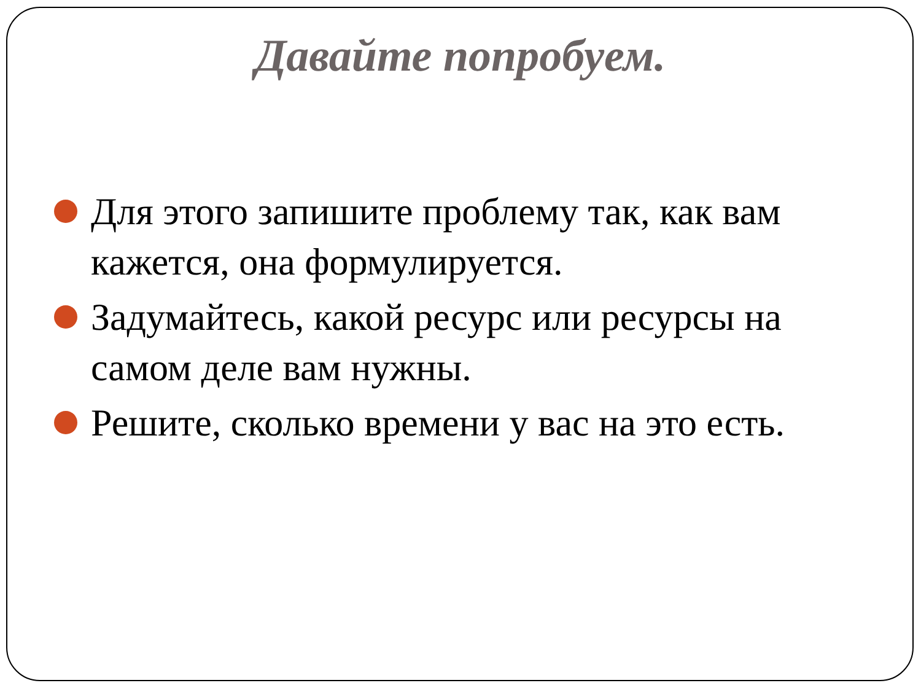Давайте попробуем.
Для этого запишите проблему так, как вам кажется, она формулируется.
Задумайтесь, какой ресурс или ресурсы на самом деле вам нужны.
Решите, сколько времени у вас на это есть.